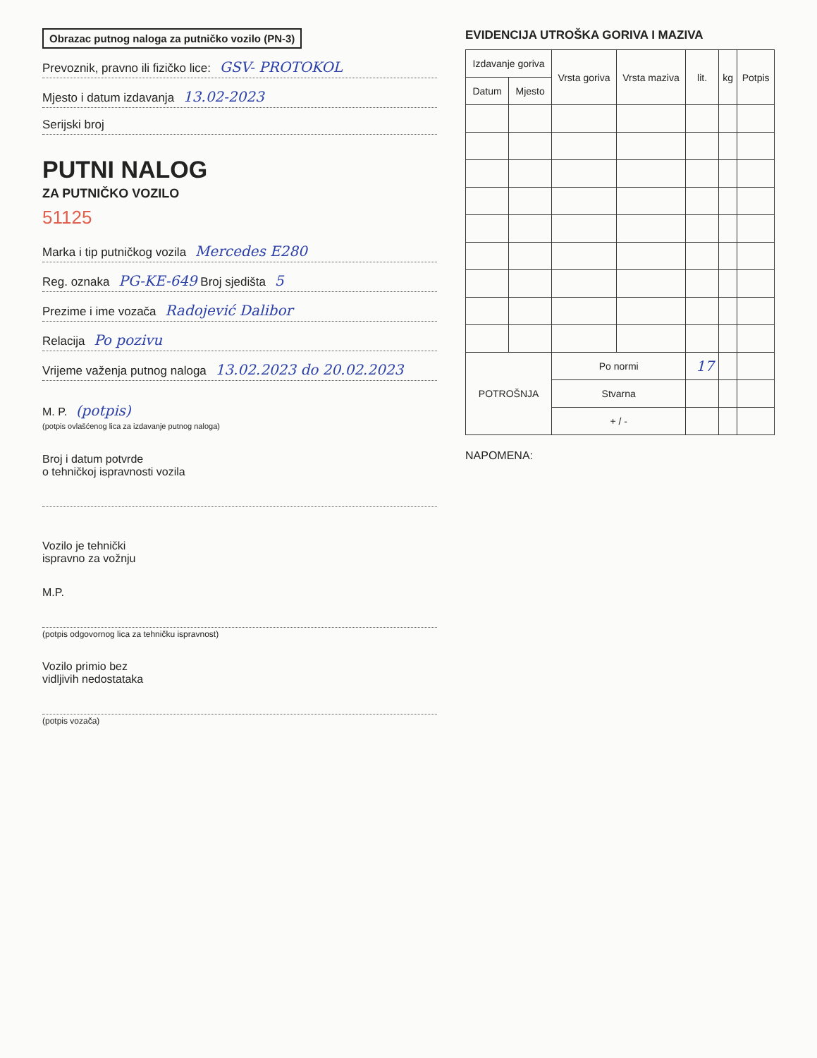Obrazac putnog naloga za putničko vozilo (PN-3)
Prevoznik, pravno ili fizičko lice: GSV- PROTOKOL
Mjesto i datum izdavanja 13.02-2023
Serijski broj
PUTNI NALOG
ZA PUTNIČKO VOZILO
51125
Marka i tip putničkog vozila Mercedes E280
Reg. oznaka PG-KE-649 Broj sjedišta 5
Prezime i ime vozača Radojević Dalibor
Relacija Po pozivu
Vrijeme važenja putnog naloga 13.02.2023 do 20.02.2023
M. P. (potpis)
(potpis ovlašćenog lica za izdavanje putnog naloga)
Broj i datum potvrde
o tehničkoj ispravnosti vozila
Vozilo je tehnički
ispravno za vožnju
M.P.
(potpis odgovornog lica za tehničku ispravnost)
Vozilo primio bez
vidljivih nedostataka
(potpis vozača)
EVIDENCIJA UTROŠKA GORIVA I MAZIVA
| Izdavanje goriva | | Vrsta goriva | Vrsta maziva | lit. | kg | Potpis |
| --- | --- | --- | --- | --- | --- | --- |
| Datum | Mjesto | | | | | |
| POTROŠNJA | | Po normi | | 17 | | |
| | | Stvarna | | | | |
| | | + / - | | | | |
NAPOMENA: